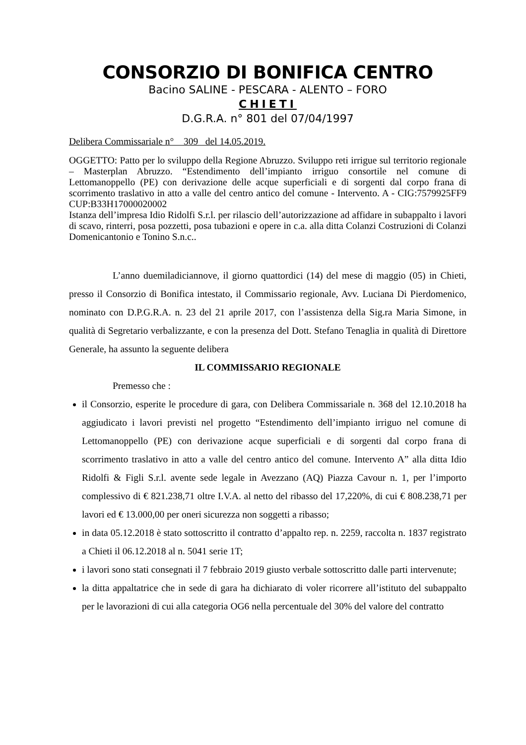CONSORZIO DI BONIFICA CENTRO
Bacino SALINE - PESCARA - ALENTO – FORO
CHIETI
D.G.R.A. n° 801 del 07/04/1997
Delibera Commissariale n° 309 del 14.05.2019.
OGGETTO: Patto per lo sviluppo della Regione Abruzzo. Sviluppo reti irrigue sul territorio regionale – Masterplan Abruzzo. “Estendimento dell’impianto irriguo consortile nel comune di Lettomanoppello (PE) con derivazione delle acque superficiali e di sorgenti dal corpo frana di scorrimento traslativo in atto a valle del centro antico del comune - Intervento. A - CIG:7579925FF9 CUP:B33H17000020002
Istanza dell’impresa Idio Ridolfi S.r.l. per rilascio dell’autorizzazione ad affidare in subappalto i lavori di scavo, rinterri, posa pozzetti, posa tubazioni e opere in c.a. alla ditta Colanzi Costruzioni di Colanzi Domenicantonio e Tonino S.n.c..
L’anno duemiladiciannove, il giorno quattordici (14) del mese di maggio (05) in Chieti, presso il Consorzio di Bonifica intestato, il Commissario regionale, Avv. Luciana Di Pierdomenico, nominato con D.P.G.R.A. n. 23 del 21 aprile 2017, con l’assistenza della Sig.ra Maria Simone, in qualità di Segretario verbalizzante, e con la presenza del Dott. Stefano Tenaglia in qualità di Direttore Generale, ha assunto la seguente delibera
IL COMMISSARIO REGIONALE
Premesso che :
il Consorzio, esperite le procedure di gara, con Delibera Commissariale n. 368 del 12.10.2018 ha aggiudicato i lavori previsti nel progetto “Estendimento dell’impianto irriguo nel comune di Lettomanoppello (PE) con derivazione acque superficiali e di sorgenti dal corpo frana di scorrimento traslativo in atto a valle del centro antico del comune. Intervento A” alla ditta Idio Ridolfi & Figli S.r.l. avente sede legale in Avezzano (AQ) Piazza Cavour n. 1, per l’importo complessivo di € 821.238,71 oltre I.V.A. al netto del ribasso del 17,220%, di cui € 808.238,71 per lavori ed € 13.000,00 per oneri sicurezza non soggetti a ribasso;
in data 05.12.2018 è stato sottoscritto il contratto d’appalto rep. n. 2259, raccolta n. 1837 registrato a Chieti il 06.12.2018 al n. 5041 serie 1T;
i lavori sono stati consegnati il 7 febbraio 2019 giusto verbale sottoscritto dalle parti intervenute;
la ditta appaltatrice che in sede di gara ha dichiarato di voler ricorrere all’istituto del subappalto per le lavorazioni di cui alla categoria OG6 nella percentuale del 30% del valore del contratto